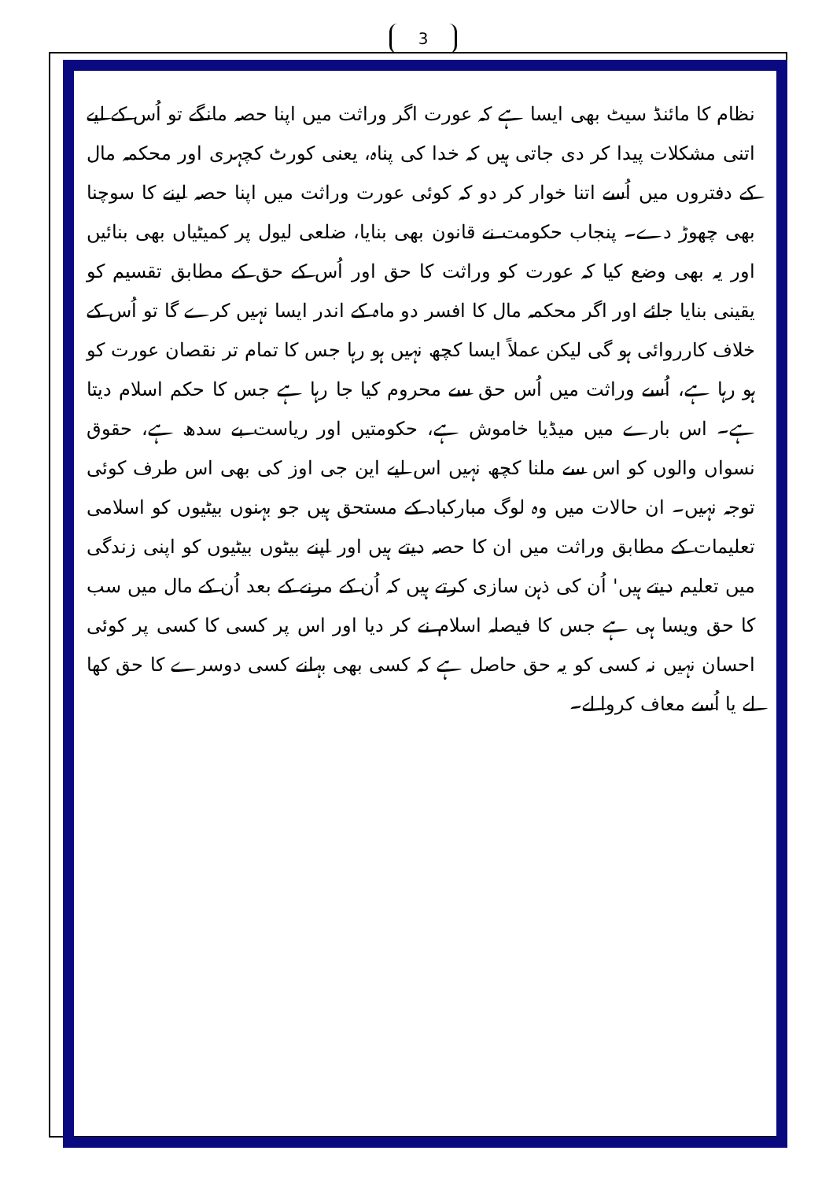3
نظام کا مائنڈ سیٹ بھی ایسا ہے کہ عورت اگر وراثت میں اپنا حصہ مانگے تو اُس کے لیے اتنی مشکلات پیدا کر دی جاتی ہیں کہ خدا کی پناہ، یعنی کورٹ کچہری اور محکمہ مال کے دفتروں میں اُسے اتنا خوار کر دو کہ کوئی عورت وراثت میں اپنا حصہ لینے کا سوچنا بھی چھوڑ دے۔ پنجاب حکومت نے قانون بھی بنایا، ضلعی لیول پر کمیٹیاں بھی بنائیں اور یہ بھی وضع کیا کہ عورت کو وراثت کا حق اور اُس کے حق کے مطابق تقسیم کو یقینی بنایا جائے اور اگر محکمہ مال کا افسر دو ماہ کے اندر ایسا نہیں کرے گا تو اُس کے خلاف کارروائی ہو گی لیکن عملاً ایسا کچھ نہیں ہو رہا جس کا تمام تر نقصان عورت کو ہو رہا ہے، اُسے وراثت میں اُس حق سے محروم کیا جا رہا ہے جس کا حکم اسلام دیتا ہے۔ اس بارے میں میڈیا خاموش ہے، حکومتیں اور ریاست بے سدھ ہے، حقوق نسواں والوں کو اس سے ملنا کچھ نہیں اس لیے این جی اوز کی بھی اس طرف کوئی توجہ نہیں۔ ان حالات میں وہ لوگ مبارکباد کے مستحق ہیں جو بہنوں بیٹیوں کو اسلامی تعلیمات کے مطابق وراثت میں ان کا حصہ دیتے ہیں اور اپنے بیٹوں بیٹیوں کو اپنی زندگی میں تعلیم دیتے ہیں' اُن کی ذہن سازی کرتے ہیں کہ اُن کے مرنے کے بعد اُن کے مال میں سب کا حق ویسا ہی ہے جس کا فیصلہ اسلام نے کر دیا اور اس پر کسی کا کسی پر کوئی احسان نہیں نہ کسی کو یہ حق حاصل ہے کہ کسی بھی بہانے کسی دوسرے کا حق کھا لے یا اُسے معاف کروا لے۔